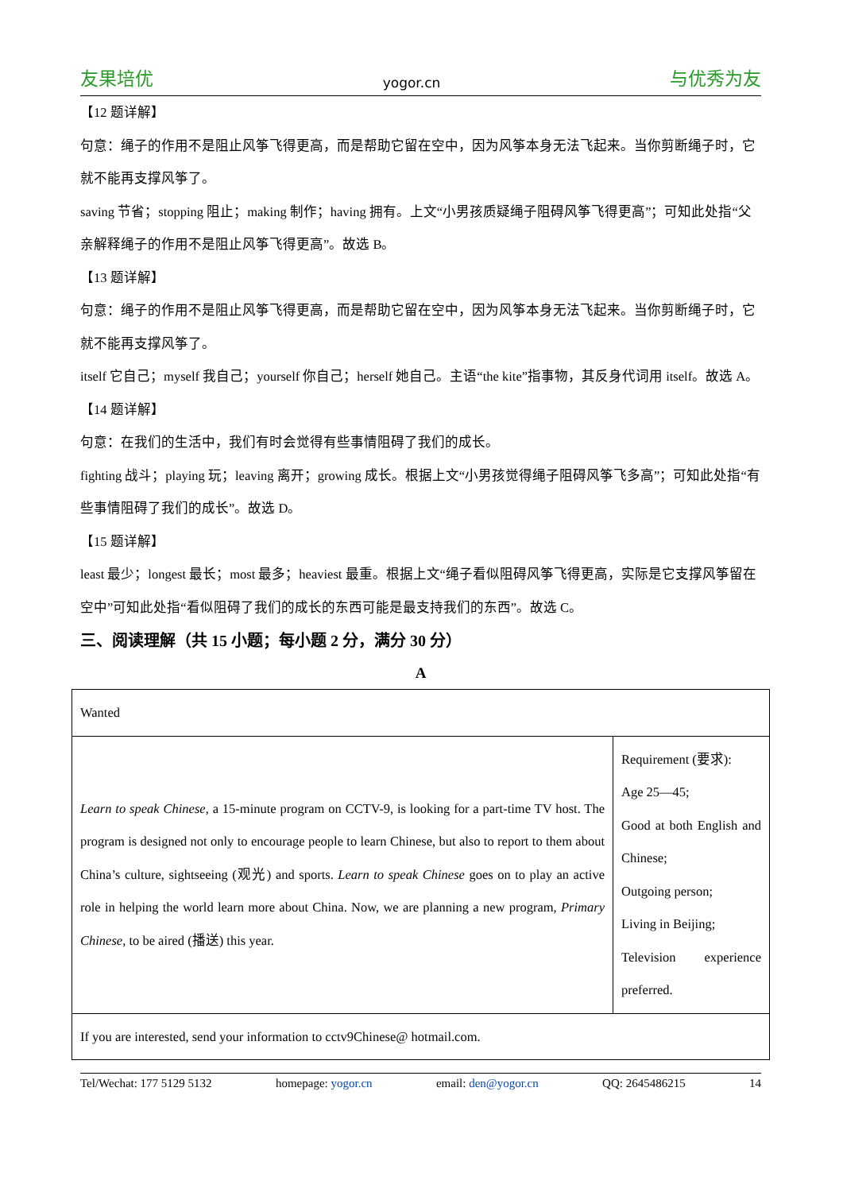友果培优 yogor.cn 与优秀为友
【12 题详解】
句意：绳子的作用不是阻止风筝飞得更高，而是帮助它留在空中，因为风筝本身无法飞起来。当你剪断绳子时，它就不能再支撑风筝了。
saving 节省；stopping 阻止；making 制作；having 拥有。上文“小男孩质疑绳子阻碍风筝飞得更高”；可知此处指“父亲解释绳子的作用不是阻止风筝飞得更高”。故选 B。
【13 题详解】
句意：绳子的作用不是阻止风筝飞得更高，而是帮助它留在空中，因为风筝本身无法飞起来。当你剪断绳子时，它就不能再支撑风筝了。
itself 它自己；myself 我自己；yourself 你自己；herself 她自己。主语“the kite”指事物，其反身代词用 itself。故选 A。
【14 题详解】
句意：在我们的生活中，我们有时会觉得有些事情阻碍了我们的成长。
fighting 战斗；playing 玩；leaving 离开；growing 成长。根据上文“小男孩觉得绳子阻碍风筝飞多高”；可知此处指“有些事情阻碍了我们的成长”。故选 D。
【15 题详解】
least 最少；longest 最长；most 最多；heaviest 最重。根据上文“绳子看似阻碍风筝飞得更高，实际是它支撑风筝留在空中”可知此处指“看似阻碍了我们的成长的东西可能是最支持我们的东西”。故选 C。
三、阅读理解（共 15 小题；每小题 2 分，满分 30 分）
A
| Wanted | |
| Learn to speak Chinese , a 15-minute program on CCTV-9, is looking for a part-time TV host. The program is designed not only to encourage people to learn Chinese, but also to report to them about China’s culture, sightseeing (观光) and sports. Learn to speak Chinese goes on to play an active role in helping the world learn more about China. Now, we are planning a new program, Primary Chinese , to be aired (播送) this year. | Requirement (要求): Age 25—45; Good at both English and Chinese; Outgoing person; Living in Beijing; Television experience preferred. |
| If you are interested, send your information to cctv9Chinese@ hotmail.com. | |
Tel/Wechat: 177 5129 5132 homepage: yogor.cn email: den@yogor.cn QQ: 2645486215 14